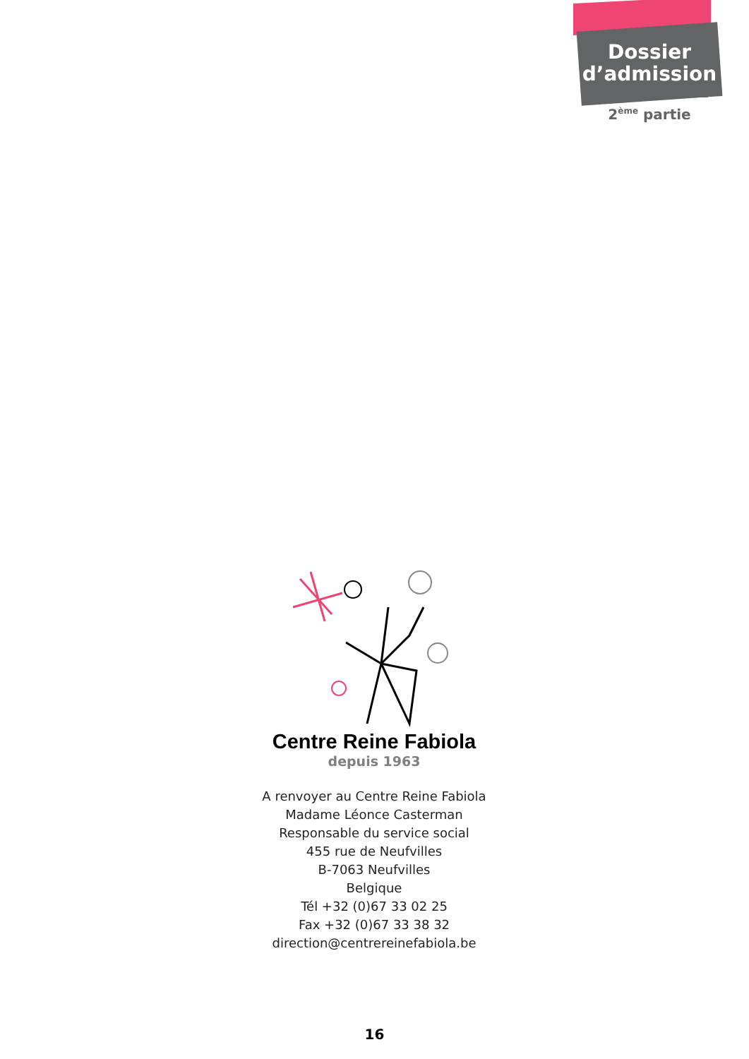Dossier
d’admission
2<sup>ème</sup> partie
Centre Reine Fabiola
depuis 1963
A renvoyer au Centre Reine Fabiola
Madame Léonce Casterman
Responsable du service social
455 rue de Neufvilles
B-7063 Neufvilles
Belgique
Tél +32 (0)67 33 02 25
Fax +32 (0)67 33 38 32
direction@centrereinefabiola.be
16